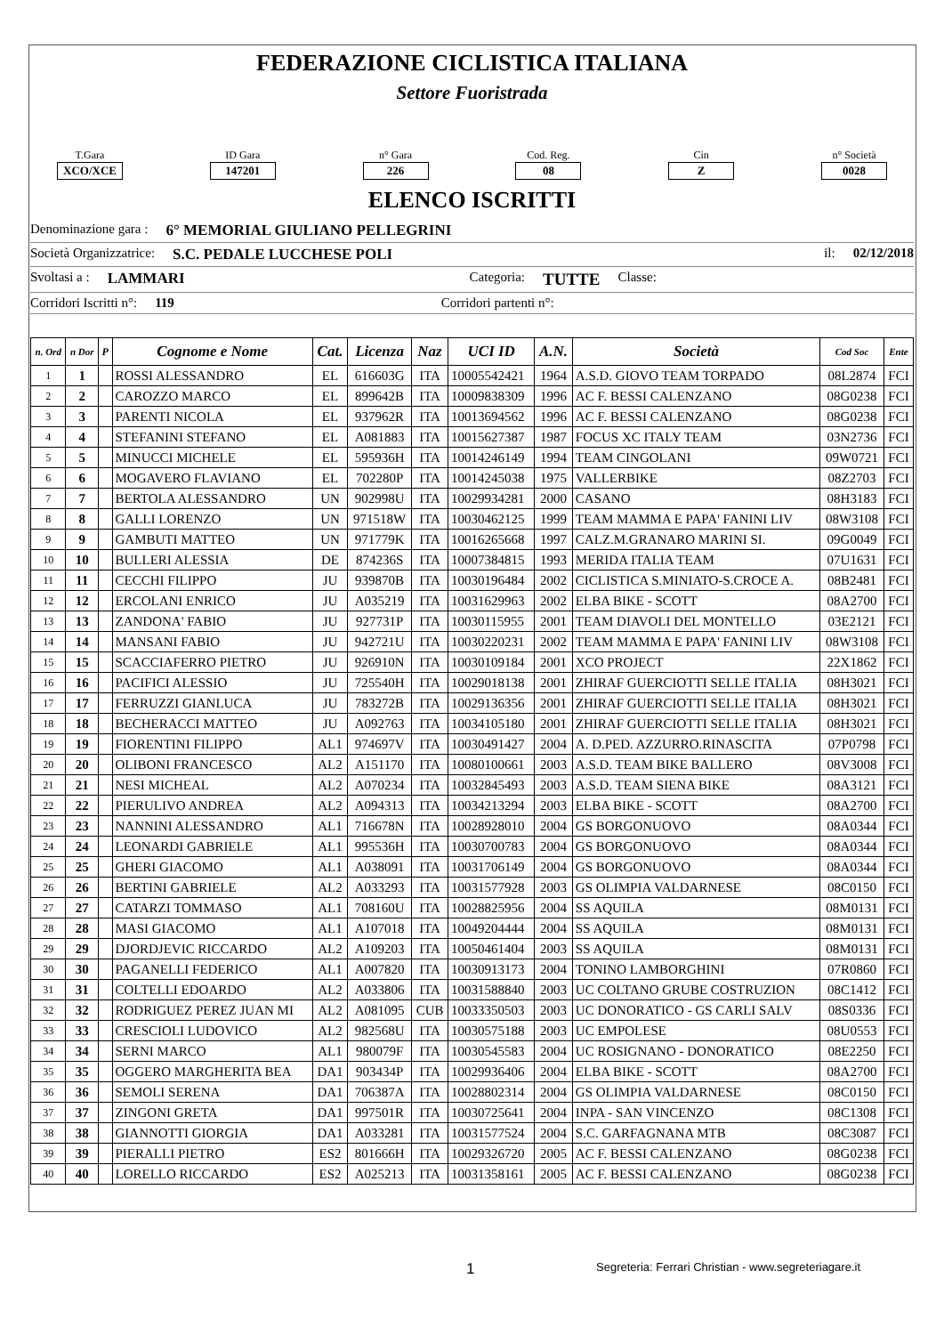FEDERAZIONE CICLISTICA ITALIANA
Settore Fuoristrada
T.Gara
XCO/XCE
ID Gara
147201
n° Gara
226
Cod. Reg.
08
Cin
Z
n° Società
0028
ELENCO ISCRITTI
Denominazione gara : 6° MEMORIAL GIULIANO PELLEGRINI
Società Organizzatrice: S.C. PEDALE LUCCHESE POLI il: 02/12/2018
Svoltasi a : LAMMARI Categoria: TUTTE Classe:
Corridori Iscritti n°: 119 Corridori partenti n°:
| n. Ord | n Dor | P | Cognome e Nome | Cat. | Licenza | Naz | UCI ID | A.N. | Società | Cod Soc | Ente |
| --- | --- | --- | --- | --- | --- | --- | --- | --- | --- | --- | --- |
| 1 | 1 | | ROSSI ALESSANDRO | EL | 616603G | ITA | 10005542421 | 1964 | A.S.D. GIOVO TEAM TORPADO | 08L2874 | FCI |
| 2 | 2 | | CAROZZO MARCO | EL | 899642B | ITA | 10009838309 | 1996 | AC F. BESSI CALENZANO | 08G0238 | FCI |
| 3 | 3 | | PARENTI NICOLA | EL | 937962R | ITA | 10013694562 | 1996 | AC F. BESSI CALENZANO | 08G0238 | FCI |
| 4 | 4 | | STEFANINI STEFANO | EL | A081883 | ITA | 10015627387 | 1987 | FOCUS XC ITALY TEAM | 03N2736 | FCI |
| 5 | 5 | | MINUCCI MICHELE | EL | 595936H | ITA | 10014246149 | 1994 | TEAM CINGOLANI | 09W0721 | FCI |
| 6 | 6 | | MOGAVERO FLAVIANO | EL | 702280P | ITA | 10014245038 | 1975 | VALLERBIKE | 08Z2703 | FCI |
| 7 | 7 | | BERTOLA ALESSANDRO | UN | 902998U | ITA | 10029934281 | 2000 | CASANO | 08H3183 | FCI |
| 8 | 8 | | GALLI LORENZO | UN | 971518W | ITA | 10030462125 | 1999 | TEAM MAMMA E PAPA' FANINI LIV | 08W3108 | FCI |
| 9 | 9 | | GAMBUTI MATTEO | UN | 971779K | ITA | 10016265668 | 1997 | CALZ.M.GRANARO MARINI SI. | 09G0049 | FCI |
| 10 | 10 | | BULLERI ALESSIA | DE | 874236S | ITA | 10007384815 | 1993 | MERIDA ITALIA TEAM | 07U1631 | FCI |
| 11 | 11 | | CECCHI FILIPPO | JU | 939870B | ITA | 10030196484 | 2002 | CICLISTICA S.MINIATO-S.CROCE A. | 08B2481 | FCI |
| 12 | 12 | | ERCOLANI ENRICO | JU | A035219 | ITA | 10031629963 | 2002 | ELBA BIKE - SCOTT | 08A2700 | FCI |
| 13 | 13 | | ZANDONA' FABIO | JU | 927731P | ITA | 10030115955 | 2001 | TEAM DIAVOLI DEL MONTELLO | 03E2121 | FCI |
| 14 | 14 | | MANSANI FABIO | JU | 942721U | ITA | 10030220231 | 2002 | TEAM MAMMA E PAPA' FANINI LIV | 08W3108 | FCI |
| 15 | 15 | | SCACCIAFERRO PIETRO | JU | 926910N | ITA | 10030109184 | 2001 | XCO PROJECT | 22X1862 | FCI |
| 16 | 16 | | PACIFICI ALESSIO | JU | 725540H | ITA | 10029018138 | 2001 | ZHIRAF GUERCIOTTI SELLE ITALIA | 08H3021 | FCI |
| 17 | 17 | | FERRUZZI GIANLUCA | JU | 783272B | ITA | 10029136356 | 2001 | ZHIRAF GUERCIOTTI SELLE ITALIA | 08H3021 | FCI |
| 18 | 18 | | BECHERACCI MATTEO | JU | A092763 | ITA | 10034105180 | 2001 | ZHIRAF GUERCIOTTI SELLE ITALIA | 08H3021 | FCI |
| 19 | 19 | | FIORENTINI FILIPPO | AL1 | 974697V | ITA | 10030491427 | 2004 | A. D.PED. AZZURRO.RINASCITA | 07P0798 | FCI |
| 20 | 20 | | OLIBONI FRANCESCO | AL2 | A151170 | ITA | 10080100661 | 2003 | A.S.D. TEAM BIKE BALLERO | 08V3008 | FCI |
| 21 | 21 | | NESI MICHEAL | AL2 | A070234 | ITA | 10032845493 | 2003 | A.S.D. TEAM SIENA BIKE | 08A3121 | FCI |
| 22 | 22 | | PIERULIVO ANDREA | AL2 | A094313 | ITA | 10034213294 | 2003 | ELBA BIKE - SCOTT | 08A2700 | FCI |
| 23 | 23 | | NANNINI ALESSANDRO | AL1 | 716678N | ITA | 10028928010 | 2004 | GS BORGONUOVO | 08A0344 | FCI |
| 24 | 24 | | LEONARDI GABRIELE | AL1 | 995536H | ITA | 10030700783 | 2004 | GS BORGONUOVO | 08A0344 | FCI |
| 25 | 25 | | GHERI GIACOMO | AL1 | A038091 | ITA | 10031706149 | 2004 | GS BORGONUOVO | 08A0344 | FCI |
| 26 | 26 | | BERTINI GABRIELE | AL2 | A033293 | ITA | 10031577928 | 2003 | GS OLIMPIA VALDARNESE | 08C0150 | FCI |
| 27 | 27 | | CATARZI TOMMASO | AL1 | 708160U | ITA | 10028825956 | 2004 | SS AQUILA | 08M0131 | FCI |
| 28 | 28 | | MASI GIACOMO | AL1 | A107018 | ITA | 10049204444 | 2004 | SS AQUILA | 08M0131 | FCI |
| 29 | 29 | | DJORDJEVIC RICCARDO | AL2 | A109203 | ITA | 10050461404 | 2003 | SS AQUILA | 08M0131 | FCI |
| 30 | 30 | | PAGANELLI FEDERICO | AL1 | A007820 | ITA | 10030913173 | 2004 | TONINO LAMBORGHINI | 07R0860 | FCI |
| 31 | 31 | | COLTELLI EDOARDO | AL2 | A033806 | ITA | 10031588840 | 2003 | UC COLTANO GRUBE COSTRUZION | 08C1412 | FCI |
| 32 | 32 | | RODRIGUEZ PEREZ JUAN MI | AL2 | A081095 | CUB | 10033350503 | 2003 | UC DONORATICO - GS CARLI SALV | 08S0336 | FCI |
| 33 | 33 | | CRESCIOLI LUDOVICO | AL2 | 982568U | ITA | 10030575188 | 2003 | UC EMPOLESE | 08U0553 | FCI |
| 34 | 34 | | SERNI MARCO | AL1 | 980079F | ITA | 10030545583 | 2004 | UC ROSIGNANO - DONORATICO | 08E2250 | FCI |
| 35 | 35 | | OGGERO MARGHERITA BEA | DA1 | 903434P | ITA | 10029936406 | 2004 | ELBA BIKE - SCOTT | 08A2700 | FCI |
| 36 | 36 | | SEMOLI SERENA | DA1 | 706387A | ITA | 10028802314 | 2004 | GS OLIMPIA VALDARNESE | 08C0150 | FCI |
| 37 | 37 | | ZINGONI GRETA | DA1 | 997501R | ITA | 10030725641 | 2004 | INPA - SAN VINCENZO | 08C1308 | FCI |
| 38 | 38 | | GIANNOTTI GIORGIA | DA1 | A033281 | ITA | 10031577524 | 2004 | S.C. GARFAGNANA MTB | 08C3087 | FCI |
| 39 | 39 | | PIERALLI PIETRO | ES2 | 801666H | ITA | 10029326720 | 2005 | AC F. BESSI CALENZANO | 08G0238 | FCI |
| 40 | 40 | | LORELLO RICCARDO | ES2 | A025213 | ITA | 10031358161 | 2005 | AC F. BESSI CALENZANO | 08G0238 | FCI |
1 Segreteria: Ferrari Christian - www.segreteriagare.it